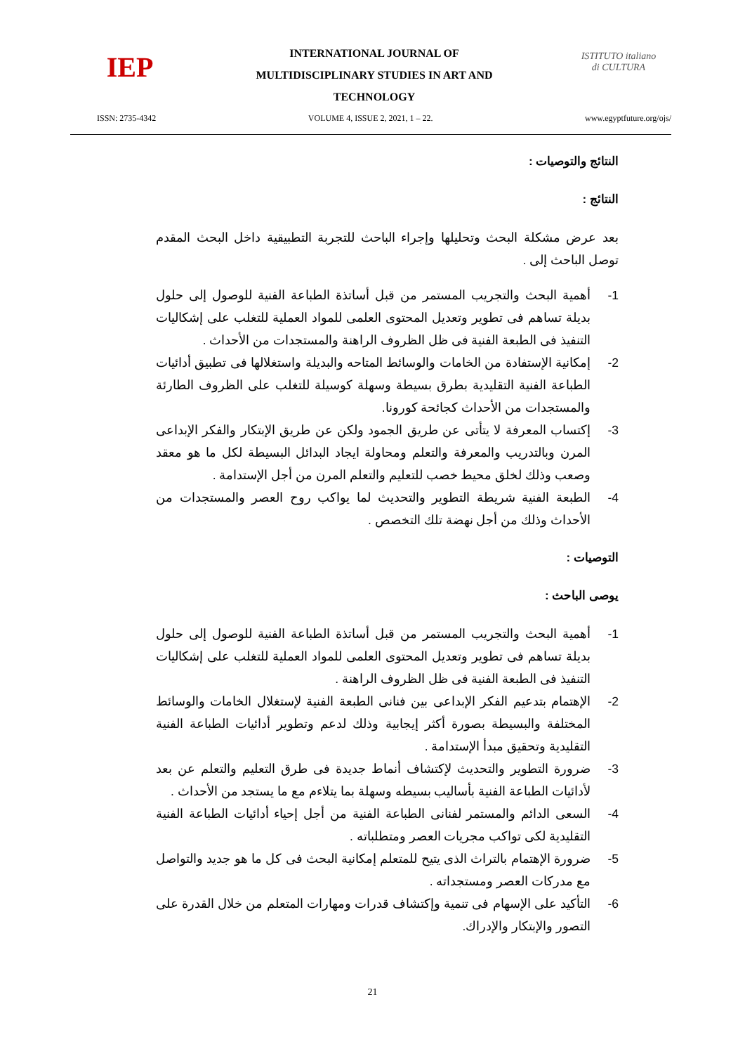IEP
INTERNATIONAL JOURNAL OF
MULTIDISCIPLINARY STUDIES IN ART AND
TECHNOLOGY
ISTITUTO italiano di CULTURA
ISSN: 2735-4342 VOLUME 4, ISSUE 2, 2021, 1 – 22. www.egyptfuture.org/ojs/
النتائج والتوصيات :
النتائج :
بعد عرض مشكلة البحث وتحليلها وإجراء الباحث للتجربة التطبيقية داخل البحث المقدم توصل الباحث إلى .
1- أهمية البحث والتجريب المستمر من قبل أساتذة الطباعة الفنية للوصول إلى حلول بديلة تساهم فى تطوير وتعديل المحتوى العلمى للمواد العملية للتغلب على إشكاليات التنفيذ فى الطبعة الفنية فى ظل الظروف الراهنة والمستجدات من الأحداث .
2- إمكانية الإستفادة من الخامات والوسائط المتاحه والبديلة واستغلالها فى تطبيق أدائيات الطباعة الفنية التقليدية بطرق بسيطة وسهلة كوسيلة للتغلب على الظروف الطارئة والمستجدات من الأحداث كجائحة كورونا.
3- إكتساب المعرفة لا يتأتى عن طريق الجمود ولكن عن طريق الإبتكار والفكر الإبداعى المرن وبالتدريب والمعرفة والتعلم ومحاولة ايجاد البدائل البسيطة لكل ما هو معقد وصعب وذلك لخلق محيط خصب للتعليم والتعلم المرن من أجل الإستدامة .
4- الطبعة الفنية شريطة التطوير والتحديث لما يواكب روح العصر والمستجدات من الأحداث وذلك من أجل نهضة تلك التخصص .
التوصيات :
يوصى الباحث :
1- أهمية البحث والتجريب المستمر من قبل أساتذة الطباعة الفنية للوصول إلى حلول بديلة تساهم فى تطوير وتعديل المحتوى العلمى للمواد العملية للتغلب على إشكاليات التنفيذ فى الطبعة الفنية فى ظل الظروف الراهنة .
2- الإهتمام بتدعيم الفكر الإبداعى بين فنانى الطبعة الفنية لإستغلال الخامات والوسائط المختلفة والبسيطة بصورة أكثر إيجابية وذلك لدعم وتطوير أدائيات الطباعة الفنية التقليدية وتحقيق مبدأ الإستدامة .
3- ضرورة التطوير والتحديث لإكتشاف أنماط جديدة فى طرق التعليم والتعلم عن بعد لأدائيات الطباعة الفنية بأساليب بسيطه وسهلة بما يتلاءم مع ما يستجد من الأحداث .
4- السعى الدائم والمستمر لفنانى الطباعة الفنية من أجل إحياء أدائيات الطباعة الفنية التقليدية لكى تواكب مجريات العصر ومتطلباته .
5- ضرورة الإهتمام بالتراث الذى يتيح للمتعلم إمكانية البحث فى كل ما هو جديد والتواصل مع مدركات العصر ومستجداته .
6- التأكيد على الإسهام فى تنمية وإكتشاف قدرات ومهارات المتعلم من خلال القدرة على التصور والإبتكار والإدراك.
21